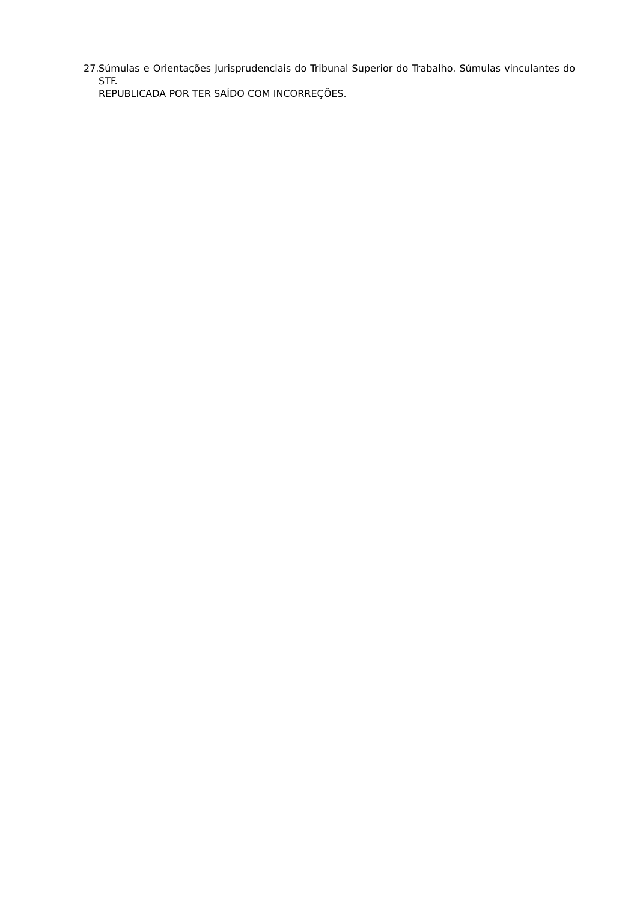27. Súmulas e Orientações Jurisprudenciais do Tribunal Superior do Trabalho. Súmulas vinculantes do STF.
REPUBLICADA POR TER SAÍDO COM INCORREÇÕES.